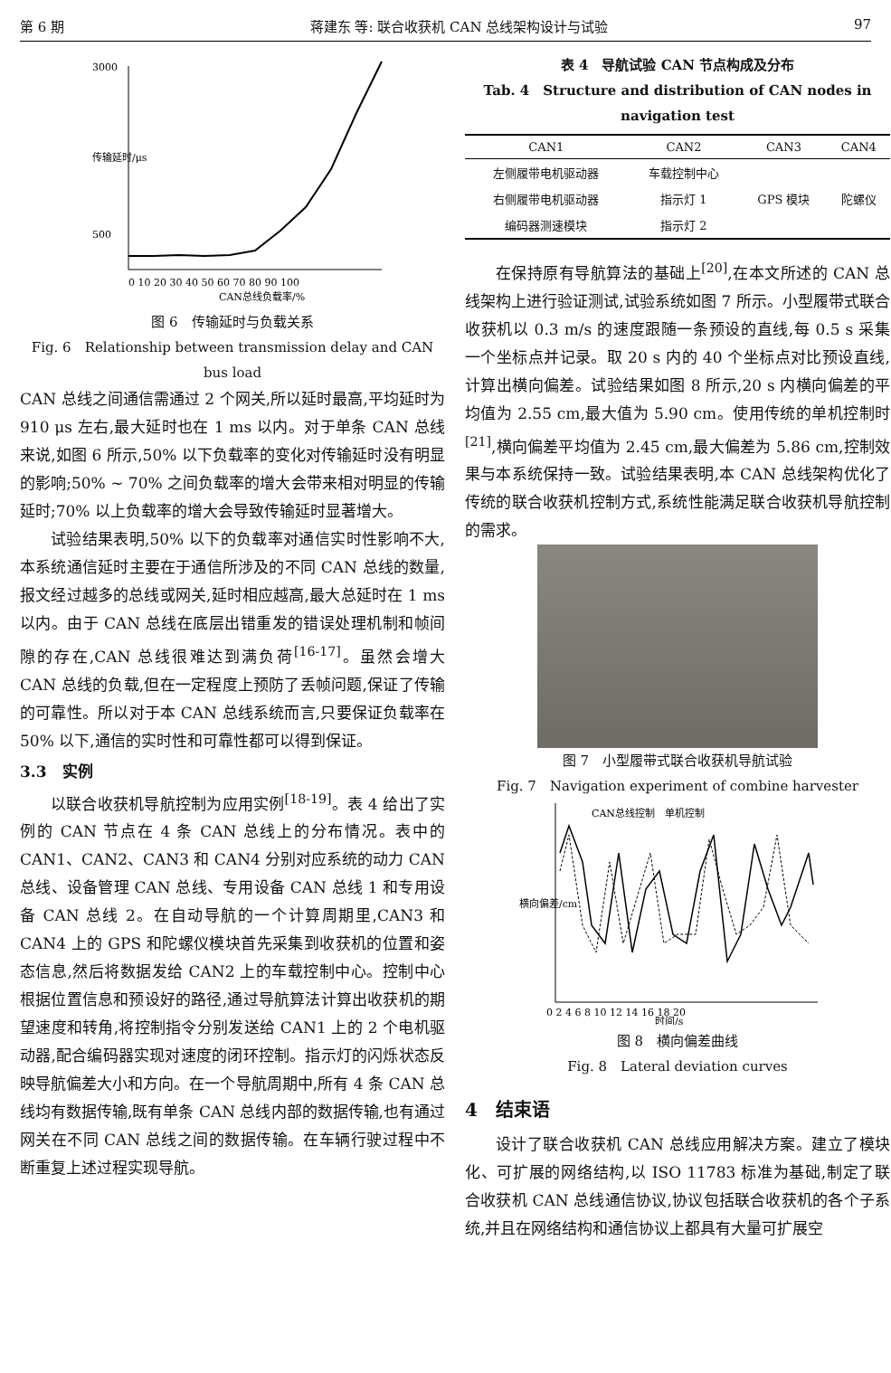第 6 期 蒋建东 等: 联合收获机 CAN 总线架构设计与试验 97
3000
500
0 10 20 30 40 50 60 70 80 90 100
CAN总线负载率/%
传输延时/μs
图 6　传输延时与负载关系
Fig. 6　Relationship between transmission delay and CAN bus load
CAN 总线之间通信需通过 2 个网关,所以延时最高,平均延时为 910 μs 左右,最大延时也在 1 ms 以内。对于单条 CAN 总线来说,如图 6 所示,50% 以下负载率的变化对传输延时没有明显的影响;50% ~ 70% 之间负载率的增大会带来相对明显的传输延时;70% 以上负载率的增大会导致传输延时显著增大。
试验结果表明,50% 以下的负载率对通信实时性影响不大,本系统通信延时主要在于通信所涉及的不同 CAN 总线的数量,报文经过越多的总线或网关,延时相应越高,最大总延时在 1 ms 以内。由于 CAN 总线在底层出错重发的错误处理机制和帧间隙的存在,CAN 总线很难达到满负荷<sup>[16-17]</sup>。虽然会增大 CAN 总线的负载,但在一定程度上预防了丢帧问题,保证了传输的可靠性。所以对于本 CAN 总线系统而言,只要保证负载率在 50% 以下,通信的实时性和可靠性都可以得到保证。
3.3　实例
以联合收获机导航控制为应用实例<sup>[18-19]</sup>。表 4 给出了实例的 CAN 节点在 4 条 CAN 总线上的分布情况。表中的 CAN1、CAN2、CAN3 和 CAN4 分别对应系统的动力 CAN 总线、设备管理 CAN 总线、专用设备 CAN 总线 1 和专用设备 CAN 总线 2。在自动导航的一个计算周期里,CAN3 和 CAN4 上的 GPS 和陀螺仪模块首先采集到收获机的位置和姿态信息,然后将数据发给 CAN2 上的车载控制中心。控制中心根据位置信息和预设好的路径,通过导航算法计算出收获机的期望速度和转角,将控制指令分别发送给 CAN1 上的 2 个电机驱动器,配合编码器实现对速度的闭环控制。指示灯的闪烁状态反映导航偏差大小和方向。在一个导航周期中,所有 4 条 CAN 总线均有数据传输,既有单条 CAN 总线内部的数据传输,也有通过网关在不同 CAN 总线之间的数据传输。在车辆行驶过程中不断重复上述过程实现导航。
表 4　导航试验 CAN 节点构成及分布
Tab. 4　Structure and distribution of CAN nodes in navigation test
| CAN1 | CAN2 | CAN3 | CAN4 |
| --- | --- | --- | --- |
| 左侧履带电机驱动器 | 车载控制中心 | | |
| 右侧履带电机驱动器 | 指示灯 1 | GPS 模块 | 陀螺仪 |
| 编码器测速模块 | 指示灯 2 | | |
在保持原有导航算法的基础上<sup>[20]</sup>,在本文所述的 CAN 总线架构上进行验证测试,试验系统如图 7 所示。小型履带式联合收获机以 0.3 m/s 的速度跟随一条预设的直线,每 0.5 s 采集一个坐标点并记录。取 20 s 内的 40 个坐标点对比预设直线,计算出横向偏差。试验结果如图 8 所示,20 s 内横向偏差的平均值为 2.55 cm,最大值为 5.90 cm。使用传统的单机控制时<sup>[21]</sup>,横向偏差平均值为 2.45 cm,最大偏差为 5.86 cm,控制效果与本系统保持一致。试验结果表明,本 CAN 总线架构优化了传统的联合收获机控制方式,系统性能满足联合收获机导航控制的需求。
图 7　小型履带式联合收获机导航试验
Fig. 7　Navigation experiment of combine harvester
CAN总线控制　单机控制
0 2 4 6 8 10 12 14 16 18 20
时间/s
横向偏差/cm
图 8　横向偏差曲线
Fig. 8　Lateral deviation curves
4　结束语
设计了联合收获机 CAN 总线应用解决方案。建立了模块化、可扩展的网络结构,以 ISO 11783 标准为基础,制定了联合收获机 CAN 总线通信协议,协议包括联合收获机的各个子系统,并且在网络结构和通信协议上都具有大量可扩展空